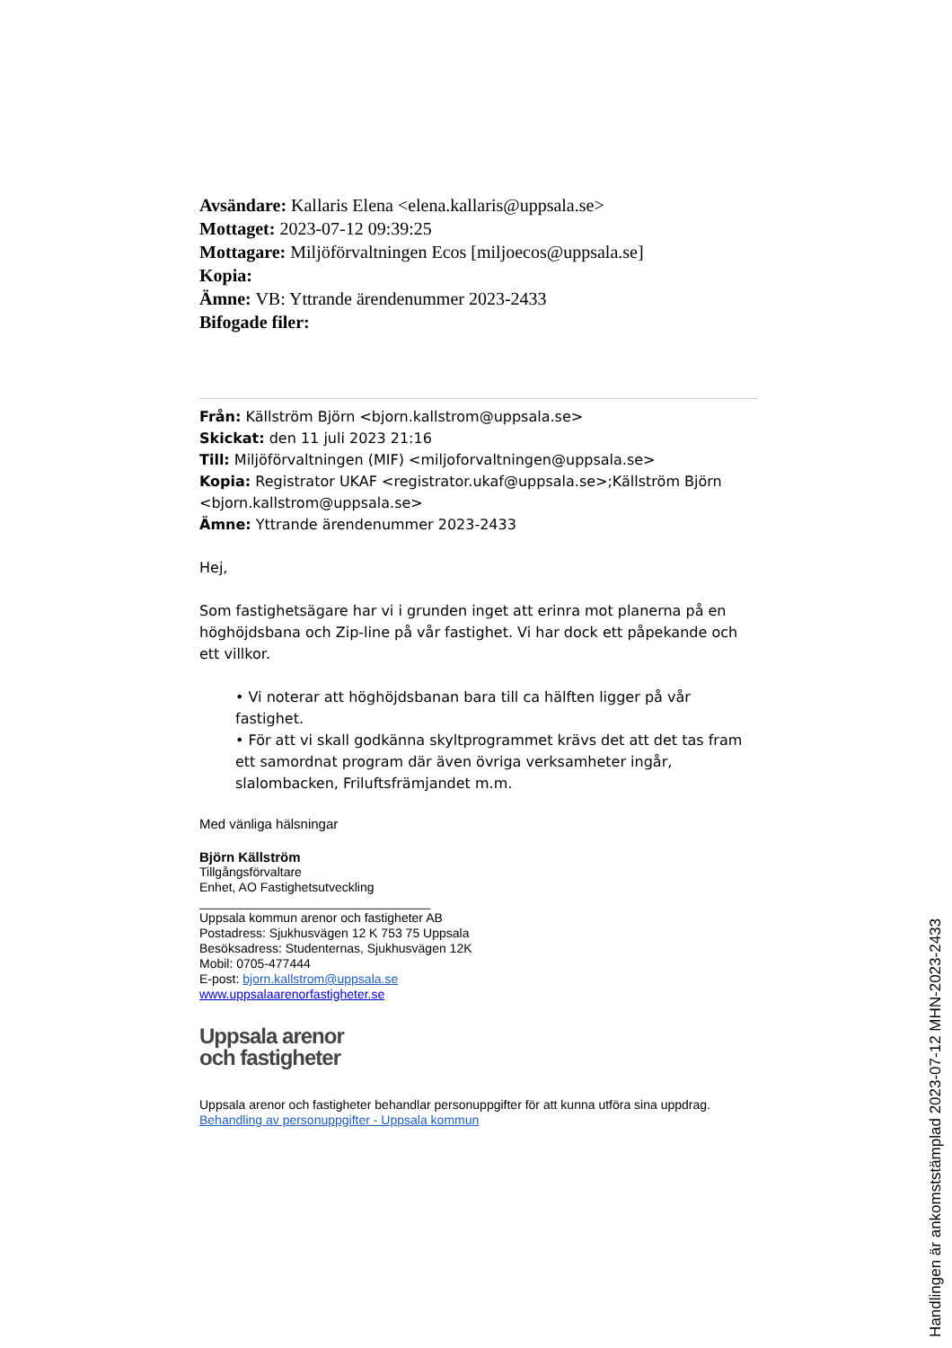Avsändare: Kallaris Elena <elena.kallaris@uppsala.se>
Mottaget: 2023-07-12 09:39:25
Mottagare: Miljöförvaltningen Ecos [miljoecos@uppsala.se]
Kopia:
Ämne: VB: Yttrande ärendenummer 2023-2433
Bifogade filer:
Från: Källström Björn <bjorn.kallstrom@uppsala.se>
Skickat: den 11 juli 2023 21:16
Till: Miljöförvaltningen (MIF) <miljoforvaltningen@uppsala.se>
Kopia: Registrator UKAF <registrator.ukaf@uppsala.se>;Källström Björn <bjorn.kallstrom@uppsala.se>
Ämne: Yttrande ärendenummer 2023-2433
Hej,
Som fastighetsägare har vi i grunden inget att erinra mot planerna på en höghöjdsbana och Zip-line på vår fastighet. Vi har dock ett påpekande och ett villkor.
• Vi noterar att höghöjdsbanan bara till ca hälften ligger på vår fastighet.
• För att vi skall godkänna skyltprogrammet krävs det att det tas fram ett samordnat program där även övriga verksamheter ingår, slalombacken, Friluftsfrämjandet m.m.
Med vänliga hälsningar
Björn Källström
Tillgångsförvaltare
Enhet, AO Fastighetsutveckling
_________________________________
Uppsala kommun arenor och fastigheter AB
Postadress: Sjukhusvägen 12 K 753 75 Uppsala
Besöksadress: Studenternas, Sjukhusvägen 12K
Mobil: 0705-477444
E-post: bjorn.kallstrom@uppsala.se
www.uppsalaarenorfastigheter.se
Uppsala arenor
och fastigheter
Uppsala arenor och fastigheter behandlar personuppgifter för att kunna utföra sina uppdrag.
Behandling av personuppgifter - Uppsala kommun
Handlingen är ankomststämplad 2023-07-12 MHN-2023-2433